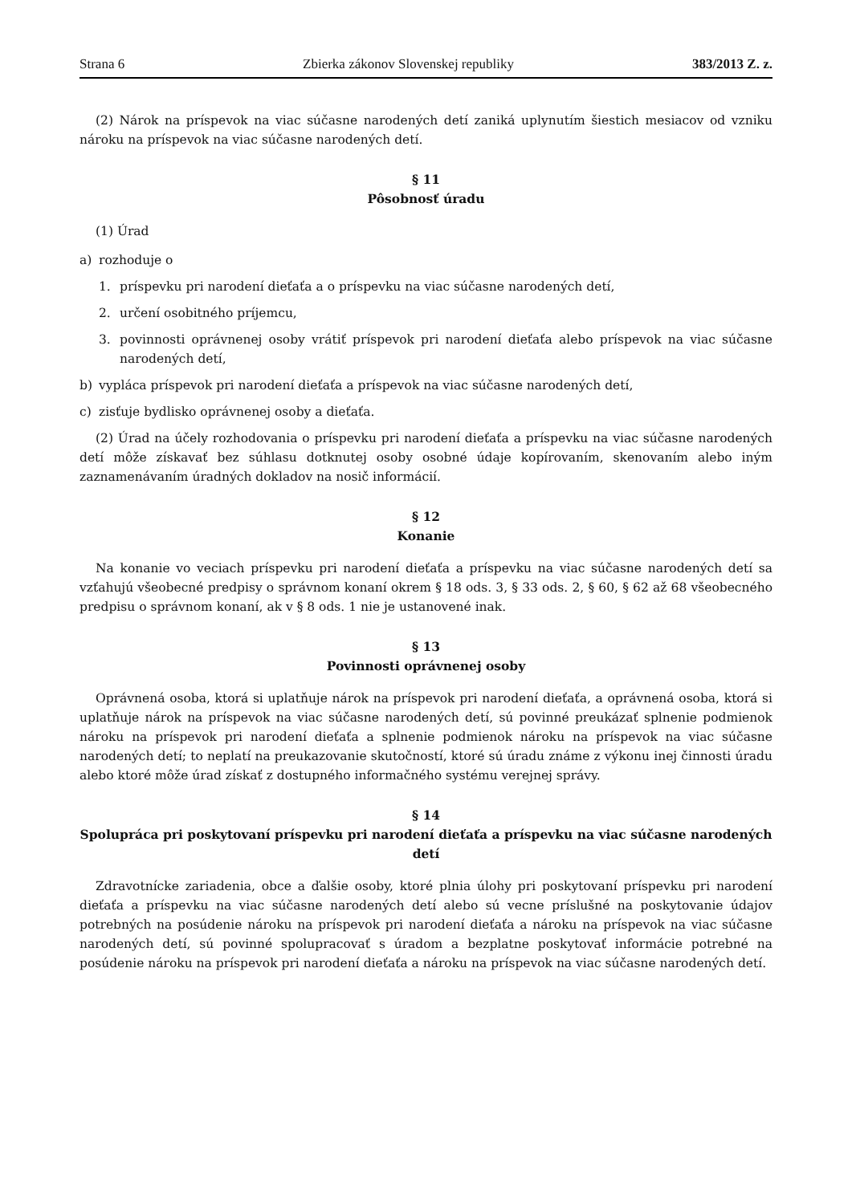Strana 6 Zbierka zákonov Slovenskej republiky 383/2013 Z. z.
(2) Nárok na príspevok na viac súčasne narodených detí zaniká uplynutím šiestich mesiacov od vzniku nároku na príspevok na viac súčasne narodených detí.
§ 11
Pôsobnosť úradu
(1) Úrad
a) rozhoduje o
1. príspevku pri narodení dieťaťa a o príspevku na viac súčasne narodených detí,
2. určení osobitného príjemcu,
3. povinnosti oprávnenej osoby vrátiť príspevok pri narodení dieťaťa alebo príspevok na viac súčasne narodených detí,
b) vypláca príspevok pri narodení dieťaťa a príspevok na viac súčasne narodených detí,
c) zisťuje bydlisko oprávnenej osoby a dieťaťa.
(2) Úrad na účely rozhodovania o príspevku pri narodení dieťaťa a príspevku na viac súčasne narodených detí môže získavať bez súhlasu dotknutej osoby osobné údaje kopírovaním, skenovaním alebo iným zaznamenávaním úradných dokladov na nosič informácií.
§ 12
Konanie
Na konanie vo veciach príspevku pri narodení dieťaťa a príspevku na viac súčasne narodených detí sa vzťahujú všeobecné predpisy o správnom konaní okrem § 18 ods. 3, § 33 ods. 2, § 60, § 62 až 68 všeobecného predpisu o správnom konaní, ak v § 8 ods. 1 nie je ustanovené inak.
§ 13
Povinnosti oprávnenej osoby
Oprávnená osoba, ktorá si uplatňuje nárok na príspevok pri narodení dieťaťa, a oprávnená osoba, ktorá si uplatňuje nárok na príspevok na viac súčasne narodených detí, sú povinné preukázať splnenie podmienok nároku na príspevok pri narodení dieťaťa a splnenie podmienok nároku na príspevok na viac súčasne narodených detí; to neplatí na preukazovanie skutočností, ktoré sú úradu známe z výkonu inej činnosti úradu alebo ktoré môže úrad získať z dostupného informačného systému verejnej správy.
§ 14
Spolupráca pri poskytovaní príspevku pri narodení dieťaťa a príspevku na viac súčasne narodených detí
Zdravotnícke zariadenia, obce a ďalšie osoby, ktoré plnia úlohy pri poskytovaní príspevku pri narodení dieťaťa a príspevku na viac súčasne narodených detí alebo sú vecne príslušné na poskytovanie údajov potrebných na posúdenie nároku na príspevok pri narodení dieťaťa a nároku na príspevok na viac súčasne narodených detí, sú povinné spolupracovať s úradom a bezplatne poskytovať informácie potrebné na posúdenie nároku na príspevok pri narodení dieťaťa a nároku na príspevok na viac súčasne narodených detí.